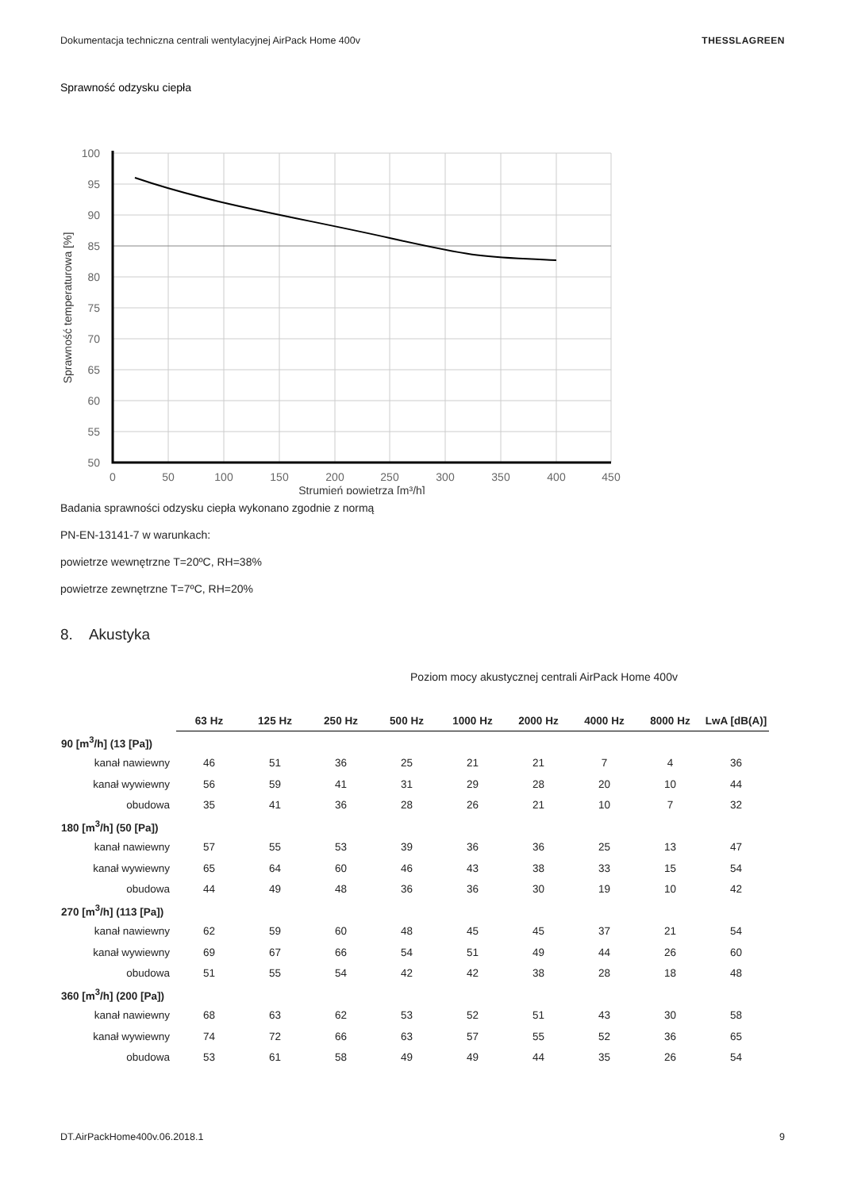Dokumentacja techniczna centrali wentylacyjnej AirPack Home 400v THESSLAGREEN
Sprawność odzysku ciepła
100
95
90
85
80
75
70
65
60
55
50
0
50
100
150
200
250
300
350
400
450
Strumień powietrza [m³/h]
Sprawność temperaturowa [%]
Badania sprawności odzysku ciepła wykonano zgodnie z normą
PN-EN-13141-7 w warunkach:
powietrze wewnętrzne T=20ºC, RH=38%
powietrze zewnętrzne T=7ºC, RH=20%
8. Akustyka
Poziom mocy akustycznej centrali AirPack Home 400v
| | 63 Hz | 125 Hz | 250 Hz | 500 Hz | 1000 Hz | 2000 Hz | 4000 Hz | 8000 Hz | LwA [dB(A)] |
| 90 [m<sup>3</sup>/h] (13 [Pa]) | | | | | | | | | |
| kanał nawiewny | 46 | 51 | 36 | 25 | 21 | 21 | 7 | 4 | 36 |
| kanał wywiewny | 56 | 59 | 41 | 31 | 29 | 28 | 20 | 10 | 44 |
| obudowa | 35 | 41 | 36 | 28 | 26 | 21 | 10 | 7 | 32 |
| 180 [m<sup>3</sup>/h] (50 [Pa]) | | | | | | | | | |
| kanał nawiewny | 57 | 55 | 53 | 39 | 36 | 36 | 25 | 13 | 47 |
| kanał wywiewny | 65 | 64 | 60 | 46 | 43 | 38 | 33 | 15 | 54 |
| obudowa | 44 | 49 | 48 | 36 | 36 | 30 | 19 | 10 | 42 |
| 270 [m<sup>3</sup>/h] (113 [Pa]) | | | | | | | | | |
| kanał nawiewny | 62 | 59 | 60 | 48 | 45 | 45 | 37 | 21 | 54 |
| kanał wywiewny | 69 | 67 | 66 | 54 | 51 | 49 | 44 | 26 | 60 |
| obudowa | 51 | 55 | 54 | 42 | 42 | 38 | 28 | 18 | 48 |
| 360 [m<sup>3</sup>/h] (200 [Pa]) | | | | | | | | | |
| kanał nawiewny | 68 | 63 | 62 | 53 | 52 | 51 | 43 | 30 | 58 |
| kanał wywiewny | 74 | 72 | 66 | 63 | 57 | 55 | 52 | 36 | 65 |
| obudowa | 53 | 61 | 58 | 49 | 49 | 44 | 35 | 26 | 54 |
DT.AirPackHome400v.06.2018.1 9